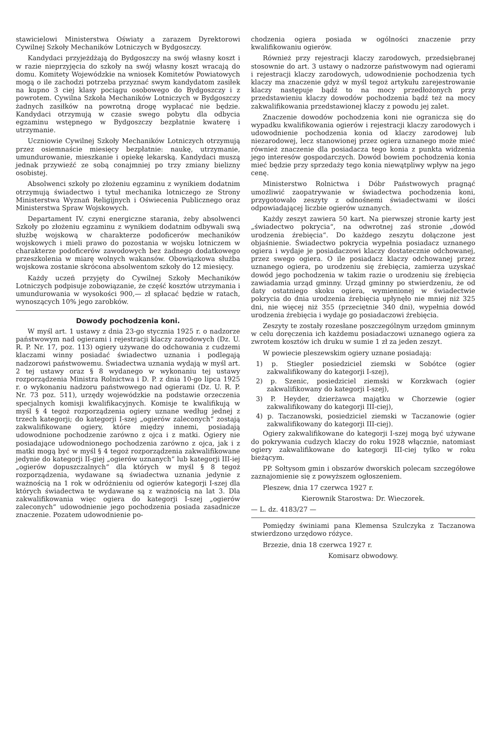stawicielowi Ministerstwa Oświaty a zarazem Dyrektorowi Cywilnej Szkoły Mechaników Lotniczych w Bydgoszczy.
Kandydaci przyjeżdżają do Bydgoszczy na swój własny koszt i w razie nieprzyjęcia do szkoły na swój własny koszt wracają do domu. Komitety Wojewódzkie na wniosek Komitetów Powiatowych mogą o ile zachodzi potrzeba przyznać swym kandydatom zasiłek na kupno 3 ciej klasy pociągu osobowego do Bydgoszczy i z powrotem. Cywilna Szkoła Mechaników Lotniczych w Bydgoszczy żadnych zasiłków na powrotną drogę wypłacać nie będzie. Kandydaci otrzymują w czasie swego pobytu dla odbycia egzaminu wstępnego w Bydgoszczy bezpłatnie kwaterę i utrzymanie.
Uczniowie Cywilnej Szkoły Mechaników Lotniczych otrzymują przez osiemnaście miesięcy bezpłatnie: naukę, utrzymanie, umundurowanie, mieszkanie i opiekę lekarską. Kandydaci muszą jednak przywieźć ze sobą conajmniej po trzy zmiany bielizny osobistej.
Absolwenci szkoły po złożeniu egzaminu z wynikiem dodatnim otrzymują świadectwo i tytuł mechanika lotniczego ze Strony Ministerstwa Wyznań Religijnych i Oświecenia Publicznego oraz Ministerstwa Spraw Wojskowych.
Departament IV. czyni energiczne starania, żeby absolwenci Szkoły po złożeniu egzaminu z wynikiem dodatnim odbywali swą służbę wojskową w charakterze podoficerów mechaników wojskowych i mieli prawo do pozostania w wojsku lotniczem w charakterze podoficerów zawodowych bez żadnego dodatkowego przeszkolenia w miarę wolnych wakansów. Obowiązkowa służba wojskowa zostanie skrócona absolwentom szkoły do 12 miesięcy.
Każdy uczeń przyjęty do Cywilnej Szkoły Mechaników Lotniczych podpisuje zobowiązanie, że część kosztów utrzymania i umundurowania w wysokości 900,— zł spłacać będzie w ratach, wynoszących 10% jego zarobków.
Dowody pochodzenia koni.
W myśl art. 1 ustawy z dnia 23-go stycznia 1925 r. o nadzorze państwowym nad ogierami i rejestracji klaczy zarodowych (Dz. U. R. P. Nr. 17, poz. 113) ogiery używane do odchowania z cudzemi klaczami winny posiadać świadectwo uznania i podlegają nadzorowi państwowemu. Świadectwa uznania wydają w myśl art. 2 tej ustawy oraz § 8 wydanego w wykonaniu tej ustawy rozporządzenia Ministra Rolnictwa i D. P. z dnia 10-go lipca 1925 r. o wykonaniu nadzoru państwowego nad ogierami (Dz. U. R. P. Nr. 73 poz. 511), urzędy wojewódzkie na podstawie orzeczenia specjalnych komisji kwalifikacyjnych. Komisje te kwalifikują w myśl § 4 tegoż rozporządzenia ogiery uznane według jednej z trzech kategorji; do kategorji I-szej „ogierów zaleconych“ zostają zakwalifikowane ogiery, które między innemi, posiadają udowodnione pochodzenie zarówno z ojca i z matki. Ogiery nie posiadające udowodnionego pochodzenia zarówno z ojca, jak i z matki mogą być w myśl § 4 tegoż rozporządzenia zakwalifikowane jedynie do kategorji II-giej „ogierów uznanych“ lub kategorji III-iej „ogierów dopuszczalnych“ dla których w myśl § 8 tegoż rozporządzenia, wydawane są świadectwa uznania jedynie z ważnością na 1 rok w odróżnieniu od ogierów kategorji I-szej dla których świadectwa te wydawane są z ważnością na lat 3. Dla zakwalifikowania więc ogiera do kategorji I-szej „ogierów zaleconych“ udowodnienie jego pochodzenia posiada zasadnicze znaczenie. Pozatem udowodnienie po-
chodzenia ogiera posiada w ogólności znaczenie przy kwalifikowaniu ogierów.
Również przy rejestracji klaczy zarodowych, przedsiębranej stosownie do art. 3 ustawy o nadzorze państwowym nad ogierami i rejestracji klaczy zarodowych, udowodnienie pochodzenia tych klaczy ma znaczenie gdyż w myśl tegoż artykułu zarejestrowanie klaczy następuje bądź to na mocy przedłożonych przy przedstawieniu klaczy dowodów pochodzenia bądź też na mocy zakwalifikowania przedstawionej klaczy z powodu jej zalet.
Znaczenie dowodów pochodzenia koni nie ogranicza się do wypadku kwalifikowania ogierów i rejestracji klaczy zarodowych i udowodnienie pochodzenia konia od klaczy zarodowej lub niezarodowej, lecz stanowionej przez ogiera uznanego może mieć również znaczenie dla posiadacza tego konia z punkta widzenia jego interesów gospodarczych. Dowód bowiem pochodzenia konia mieć będzie przy sprzedaży tego konia niewątpliwy wpływ na jego cenę.
Ministerstwo Rolnictwa i Dóbr Państwowych pragnąć umożliwić zaopatrywanie w świadectwa pochodzenia koni, przygotowało zeszyty z odnośnemi świadectwami w ilości odpowiadającej liczbie ogierów uznanych.
Każdy zeszyt zawiera 50 kart. Na pierwszej stronie karty jest „świadectwo pokrycia“, na odwrotnej zaś stronie „dowód urodzenia źrebięcia“. Do każdego zeszytu dołączone jest objaśnienie. Świadectwo pokrycia wypełnia posiadacz uznanego ogiera i wydaje je posiadaczowi klaczy dostatecznie odchowanej, przez swego ogiera. O ile posiadacz klaczy odchowanej przez uznanego ogiera, po urodzeniu się źrebięcia, zamierza uzyskać dowód jego pochodzenia w takim razie o urodzeniu się źrebięcia zawiadamia urząd gminny. Urząd gminny po stwierdzeniu, że od daty ostatniego skoku ogiera, wymienionej w świadectwie pokrycia do dnia urodzenia źrebięcia upłynęło nie mniej niż 325 dni, nie więcej niż 355 (przeciętnie 340 dni), wypełnia dowód urodzenia źrebięcia i wydaje go posiadaczowi źrebięcia.
Zeszyty te zostały rozesłane poszczególnym urzędom gminnym w celu doręczenia ich każdemu posiadaczowi uznanego ogiera za zwrotem kosztów ich druku w sumie 1 zł za jeden zeszyt.
W powiecie pleszewskim ogiery uznane posiadają:
1) p. Stiegler posiedziciel ziemski w Sobótce (ogier zakwalifikowany do kategorji I-szej),
2) p. Szenic, posiedziciel ziemski w Korzkwach (ogier zakwalifikowany do kategorji I-szej),
3) P. Heyder, dzierżawca majątku w Chorzewie (ogier zakwalifikowany do kategorji III-ciej),
4) p. Taczanowski, posiedziciel ziemski w Taczanowie (ogier zakwalifikowany do kategorji III-ciej).
Ogiery zakwalifikowane do kategorji I-szej mogą być używane do pokrywania cudzych klaczy do roku 1928 włącznie, natomiast ogiery zakwalifikowane do kategorji III-ciej tylko w roku bieżącym.
PP. Sołtysom gmin i obszarów dworskich polecam szczegółowe zaznajomienie się z powyższem ogłoszeniem.
Pleszew, dnia 17 czerwca 1927 r.
Kierownik Starostwa: Dr. Wieczorek.
— L. dz. 4183/27 —
Pomiędzy świniami pana Klemensa Szulczyka z Taczanowa stwierdzono urzędowo różyce.
Brzezie, dnia 18 czerwca 1927 r.
Komisarz obwodowy.